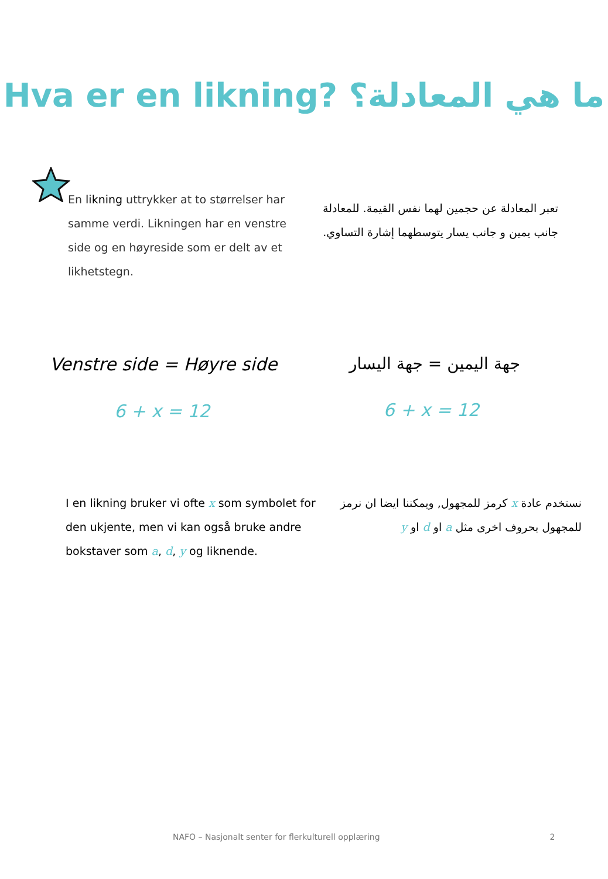Hva er en likning? ما هي المعادلة؟
En likning uttrykker at to størrelser har samme verdi. Likningen har en venstre side og en høyreside som er delt av et likhetstegn.
تعبر المعادلة عن حجمين لهما نفس القيمة. للمعادلة جانب يمين و جانب يسار يتوسطهما إشارة التساوي.
Venstre side = Høyre side
6 + x = 12
جهة اليمين = جهة اليسار
6 + x = 12
I en likning bruker vi ofte x som symbolet for den ukjente, men vi kan også bruke andre bokstaver som a, d, y og liknende.
نستخدم عادة x كرمز للمجهول, ويمكننا ايضا ان نرمز للمجهول بحروف اخرى مثل a او d او y
NAFO – Nasjonalt senter for flerkulturell opplæring 2